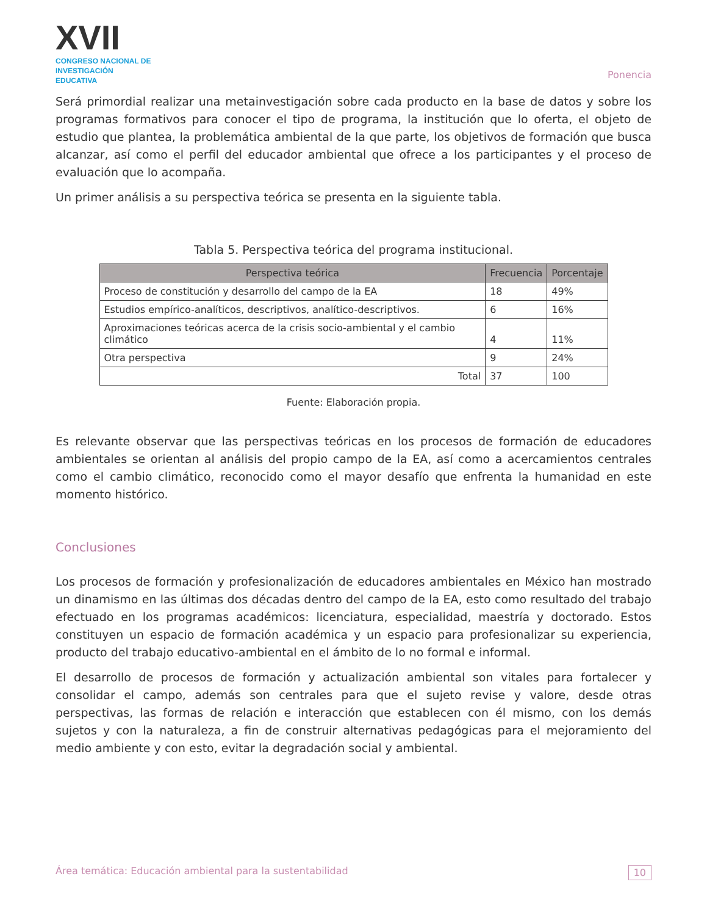XVII
CONGRESO NACIONAL DE
INVESTIGACIÓN EDUCATIVA
Ponencia
Será primordial realizar una metainvestigación sobre cada producto en la base de datos y sobre los programas formativos para conocer el tipo de programa, la institución que lo oferta, el objeto de estudio que plantea, la problemática ambiental de la que parte, los objetivos de formación que busca alcanzar, así como el perfil del educador ambiental que ofrece a los participantes y el proceso de evaluación que lo acompaña.
Un primer análisis a su perspectiva teórica se presenta en la siguiente tabla.
Tabla 5. Perspectiva teórica del programa institucional.
| Perspectiva teórica | Frecuencia | Porcentaje |
| --- | --- | --- |
| Proceso de constitución y desarrollo del campo de la EA | 18 | 49% |
| Estudios empírico-analíticos, descriptivos, analítico-descriptivos. | 6 | 16% |
| Aproximaciones teóricas acerca de la crisis socio-ambiental y el cambio climático | 4 | 11% |
| Otra perspectiva | 9 | 24% |
| Total | 37 | 100 |
Fuente: Elaboración propia.
Es relevante observar que las perspectivas teóricas en los procesos de formación de educadores ambientales se orientan al análisis del propio campo de la EA, así como a acercamientos centrales como el cambio climático, reconocido como el mayor desafío que enfrenta la humanidad en este momento histórico.
Conclusiones
Los procesos de formación y profesionalización de educadores ambientales en México han mostrado un dinamismo en las últimas dos décadas dentro del campo de la EA, esto como resultado del trabajo efectuado en los programas académicos: licenciatura, especialidad, maestría y doctorado. Estos constituyen un espacio de formación académica y un espacio para profesionalizar su experiencia, producto del trabajo educativo-ambiental en el ámbito de lo no formal e informal.
El desarrollo de procesos de formación y actualización ambiental son vitales para fortalecer y consolidar el campo, además son centrales para que el sujeto revise y valore, desde otras perspectivas, las formas de relación e interacción que establecen con él mismo, con los demás sujetos y con la naturaleza, a fin de construir alternativas pedagógicas para el mejoramiento del medio ambiente y con esto, evitar la degradación social y ambiental.
Área temática: Educación ambiental para la sustentabilidad 10